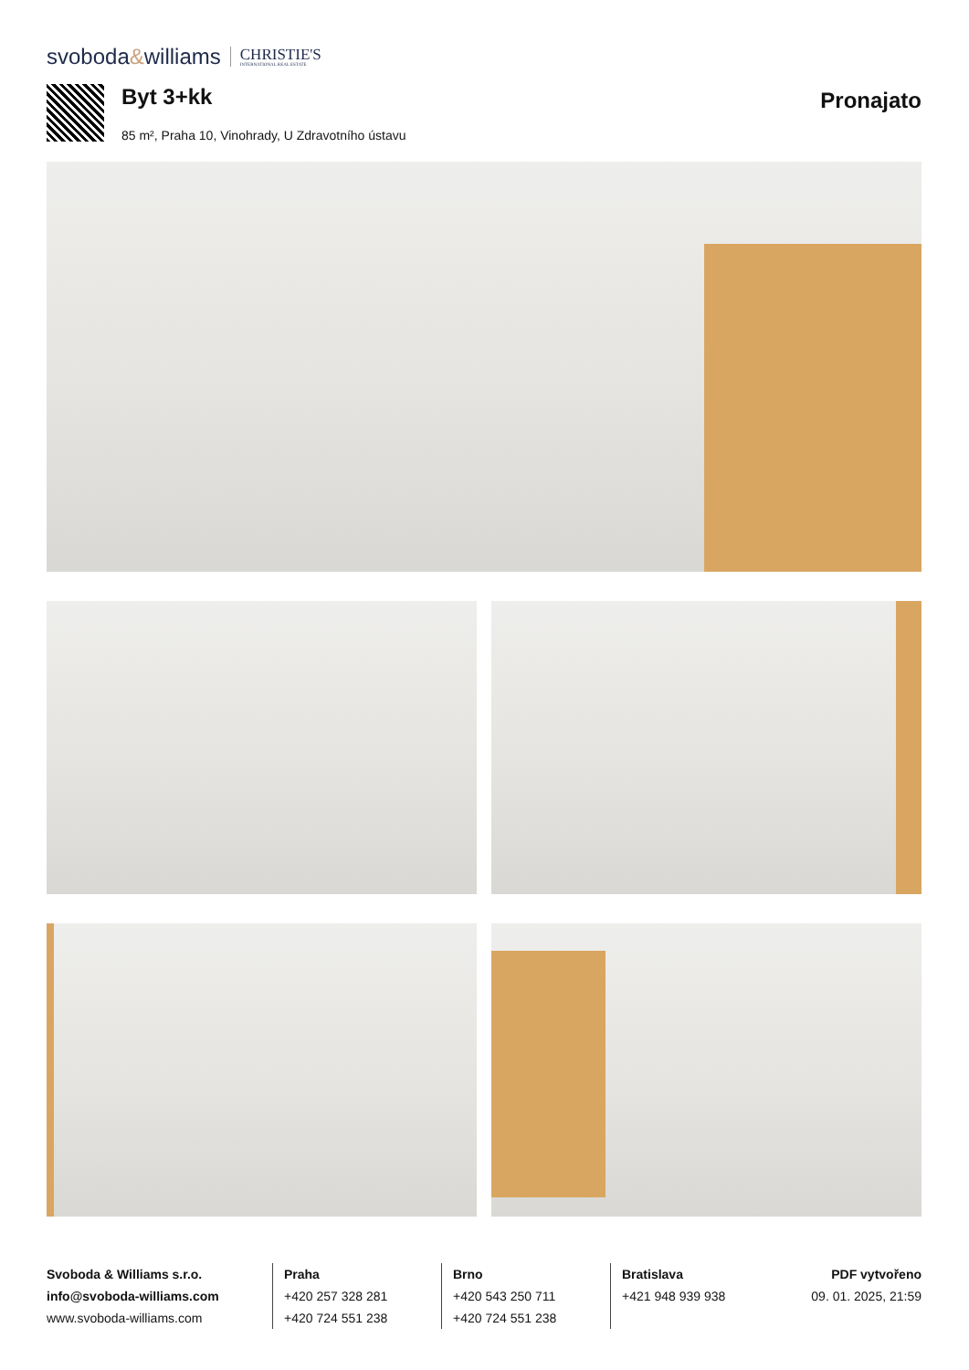svoboda&williams
CHRISTIE'S
INTERNATIONAL REAL ESTATE
Byt 3+kk
85 m², Praha 10, Vinohrady, U Zdravotního ústavu
Pronajato
Svoboda & Williams s.r.o.
info@svoboda-williams.com
www.svoboda-williams.com
Praha
+420 257 328 281
+420 724 551 238
Brno
+420 543 250 711
+420 724 551 238
Bratislava
+421 948 939 938
PDF vytvořeno
09. 01. 2025, 21:59